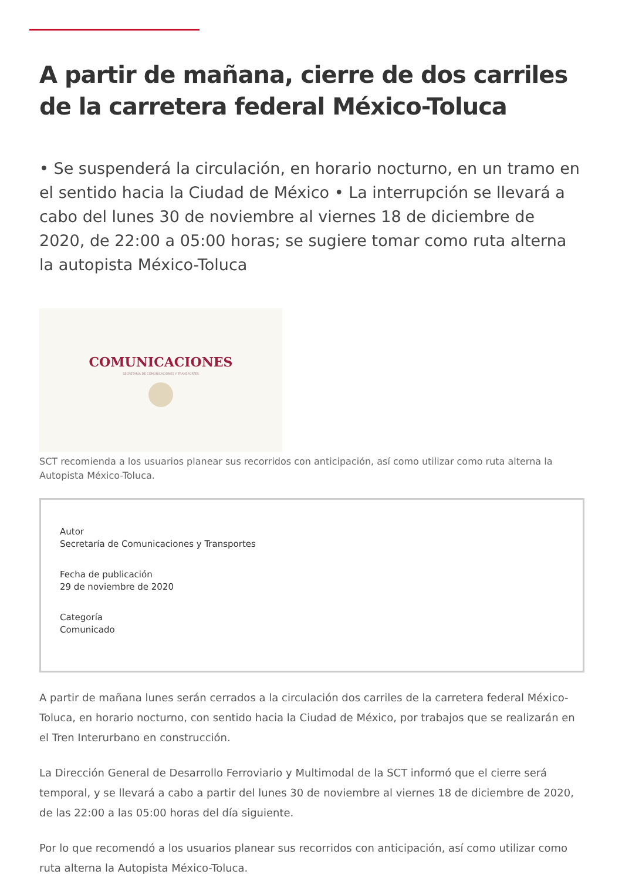A partir de mañana, cierre de dos carriles de la carretera federal México-Toluca
• Se suspenderá la circulación, en horario nocturno, en un tramo en el sentido hacia la Ciudad de México • La interrupción se llevará a cabo del lunes 30 de noviembre al viernes 18 de diciembre de 2020, de 22:00 a 05:00 horas; se sugiere tomar como ruta alterna la autopista México-Toluca
COMUNICACIONES
SECRETARÍA DE COMUNICACIONES Y TRANSPORTES
SCT recomienda a los usuarios planear sus recorridos con anticipación, así como utilizar como ruta alterna la Autopista México-Toluca.
Autor
Secretaría de Comunicaciones y Transportes
Fecha de publicación
29 de noviembre de 2020
Categoría
Comunicado
A partir de mañana lunes serán cerrados a la circulación dos carriles de la carretera federal México-Toluca, en horario nocturno, con sentido hacia la Ciudad de México, por trabajos que se realizarán en el Tren Interurbano en construcción.
La Dirección General de Desarrollo Ferroviario y Multimodal de la SCT informó que el cierre será temporal, y se llevará a cabo a partir del lunes 30 de noviembre al viernes 18 de diciembre de 2020, de las 22:00 a las 05:00 horas del día siguiente.
Por lo que recomendó a los usuarios planear sus recorridos con anticipación, así como utilizar como ruta alterna la Autopista México-Toluca.